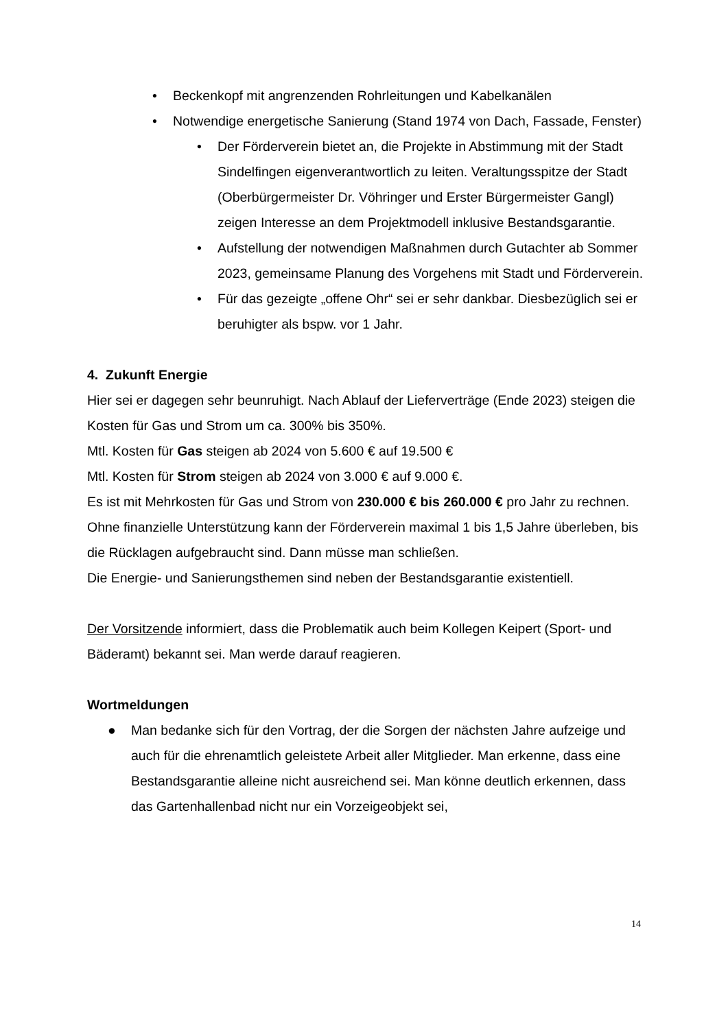• Beckenkopf mit angrenzenden Rohrleitungen und Kabelkanälen
• Notwendige energetische Sanierung (Stand 1974 von Dach, Fassade, Fenster)
• Der Förderverein bietet an, die Projekte in Abstimmung mit der Stadt Sindelfingen eigenverantwortlich zu leiten. Veraltungs­spitze der Stadt (Oberbürgermeister Dr. Vöhringer und Erster Bürgermeister Gangl) zeigen Interesse an dem Projektmodell in­klusive Bestandsgarantie.
• Aufstellung der notwendigen Maßnahmen durch Gutachter ab Sommer 2023, gemeinsame Planung des Vorgehens mit Stadt und Förderverein.
• Für das gezeigte „offene Ohr“ sei er sehr dankbar. Diesbezüglich sei er beruhigter als bspw. vor 1 Jahr.
4. Zukunft Energie
Hier sei er dagegen sehr beunruhigt. Nach Ablauf der Lieferverträge (Ende 2023) steigen die Kosten für Gas und Strom um ca. 300% bis 350%.
Mtl. Kosten für Gas steigen ab 2024 von 5.600 € auf 19.500 €
Mtl. Kosten für Strom steigen ab 2024 von 3.000 € auf 9.000 €.
Es ist mit Mehrkosten für Gas und Strom von 230.000 € bis 260.000 € pro Jahr zu rechnen.
Ohne finanzielle Unterstützung kann der Förderverein maximal 1 bis 1,5 Jahre über­leben, bis die Rücklagen aufgebraucht sind. Dann müsse man schließen.
Die Energie- und Sanierungsthemen sind neben der Bestandsgarantie existentiell.
Der Vorsitzende informiert, dass die Problematik auch beim Kollegen Keipert (Sport- und Bäderamt) bekannt sei. Man werde darauf reagieren.
Wortmeldungen
● Man bedanke sich für den Vortrag, der die Sorgen der nächsten Jahre auf­zeige und auch für die ehrenamtlich geleistete Arbeit aller Mitglieder. Man er­kenne, dass eine Bestandsgarantie alleine nicht ausreichend sei. Man könne deutlich erkennen, dass das Gartenhallenbad nicht nur ein Vorzeigeobjekt sei,
14